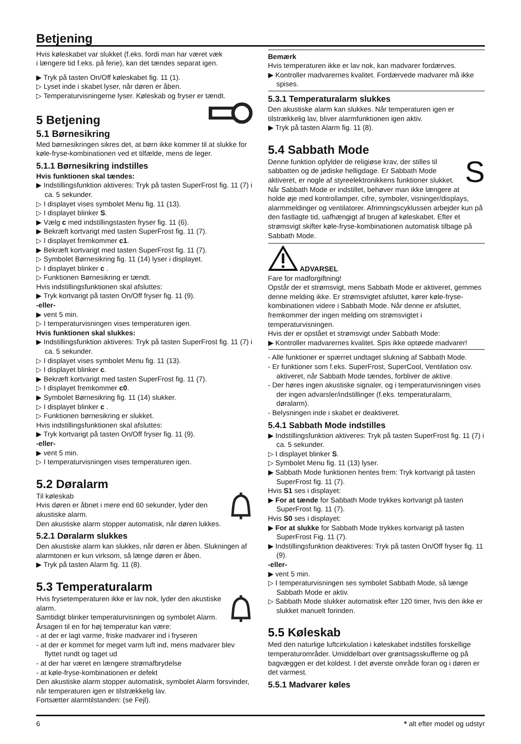Betjening
Hvis køleskabet var slukket (f.eks. fordi man har været væk
i længere tid f.eks. på ferie), kan det tændes separat igen.
▶ Tryk på tasten On/Off køleskabet fig. 11 (1).
▷ Lyset inde i skabet lyser, når døren er åben.
▷ Temperaturvisningerne lyser. Køleskab og fryser er tændt.
5 Betjening
5.1 Børnesikring
Med børnesikringen sikres det, at børn ikke kommer til at slukke for køle-fryse-kombinationen ved et tilfælde, mens de leger.
5.1.1 Børnesikring indstilles
Hvis funktionen skal tændes:
▶ Indstillingsfunktion aktiveres: Tryk på tasten SuperFrost fig. 11 (7) i ca. 5 sekunder.
▷ I displayet vises symbolet Menu fig. 11 (13).
▷ I displayet blinker S.
▶ Vælg c med indstillingstasten fryser fig. 11 (6).
▶ Bekræft kortvarigt med tasten SuperFrost fig. 11 (7).
▷ I displayet fremkommer c1.
▶ Bekræft kortvarigt med tasten SuperFrost fig. 11 (7).
▷ Symbolet Børnesikring fig. 11 (14) lyser i displayet.
▷ I displayet blinker c .
▷ Funktionen Børnesikring er tændt.
Hvis indstillingsfunktionen skal afsluttes:
▶ Tryk kortvarigt på tasten On/Off fryser fig. 11 (9).
-eller-
▶ vent 5 min.
▷ I temperaturvisningen vises temperaturen igen.
Hvis funktionen skal slukkes:
▶ Indstillingsfunktion aktiveres: Tryk på tasten SuperFrost fig. 11 (7) i ca. 5 sekunder.
▷ I displayet vises symbolet Menu fig. 11 (13).
▷ I displayet blinker c.
▶ Bekræft kortvarigt med tasten SuperFrost fig. 11 (7).
▷ I displayet fremkommer c0.
▶ Symbolet Børnesikring fig. 11 (14) slukker.
▷ I displayet blinker c .
▷ Funktionen børnesikring er slukket.
Hvis indstillingsfunktionen skal afsluttes:
▶ Tryk kortvarigt på tasten On/Off fryser fig. 11 (9).
-eller-
▶ vent 5 min.
▷ I temperaturvisningen vises temperaturen igen.
5.2 Døralarm
Til køleskab
Hvis døren er åbnet i mere end 60 sekunder, lyder den akustiske alarm.
Den akustiske alarm stopper automatisk, når døren lukkes.
5.2.1 Døralarm slukkes
Den akustiske alarm kan slukkes, når døren er åben. Slukningen af alarmtonen er kun virksom, så længe døren er åben.
▶ Tryk på tasten Alarm fig. 11 (8).
5.3 Temperaturalarm
Hvis frysetemperaturen ikke er lav nok, lyder den akustiske alarm.
Samtidigt blinker temperaturvisningen og symbolet Alarm.
Årsagen til en for høj temperatur kan være:
- at der er lagt varme, friske madvarer ind i fryseren
- at der er kommet for meget varm luft ind, mens madvarer blev flyttet rundt og taget ud
- at der har været en længere strømafbrydelse
- at køle-fryse-kombinationen er defekt
Den akustiske alarm stopper automatisk, symbolet Alarm forsvinder, når temperaturen igen er tilstrækkelig lav.
Fortsætter alarmtilstanden: (se Fejl).
Bemærk
Hvis temperaturen ikke er lav nok, kan madvarer fordærves.
▶ Kontroller madvarernes kvalitet. Fordærvede madvarer må ikke spises.
5.3.1 Temperaturalarm slukkes
Den akustiske alarm kan slukkes. Når temperaturen igen er tilstrækkelig lav, bliver alarmfunktionen igen aktiv.
▶ Tryk på tasten Alarm fig. 11 (8).
5.4 Sabbath Mode
S
Denne funktion opfylder de religiøse krav, der stilles til sabbatten og de jødiske helligdage. Er Sabbath Mode aktiveret, er nogle af styreelektronikkens funktioner slukket. Når Sabbath Mode er indstillet, behøver man ikke længere at holde øje med kontrollamper, cifre, symboler, visninger/displays, alarmmeldinger og ventilatorer. Afrimningscyklussen arbejder kun på den fastlagte tid, uafhængigt af brugen af køleskabet. Efter et strømsvigt skifter køle-fryse-kombinationen automatisk tilbage på Sabbath Mode.
ADVARSEL
Fare for madforgiftning!
Opstår der et strømsvigt, mens Sabbath Mode er aktiveret, gemmes denne melding ikke. Er strømsvigtet afsluttet, kører køle-fryse-kombinationen videre i Sabbath Mode. Når denne er afsluttet, fremkommer der ingen melding om strømsvigtet i temperaturvisningen.
Hvis der er opstået et strømsvigt under Sabbath Mode:
▶ Kontroller madvarernes kvalitet. Spis ikke optøede madvarer!
- Alle funktioner er spærret undtaget slukning af Sabbath Mode.
- Er funktioner som f.eks. SuperFrost, SuperCool, Ventilation osv. aktiveret, når Sabbath Mode tændes, forbliver de aktive.
- Der høres ingen akustiske signaler, og i temperaturvisningen vises der ingen advarsler/indstillinger (f.eks. temperaturalarm, døralarm).
- Belysningen inde i skabet er deaktiveret.
5.4.1 Sabbath Mode indstilles
▶ Indstillingsfunktion aktiveres: Tryk på tasten SuperFrost fig. 11 (7) i ca. 5 sekunder.
▷ I displayet blinker S.
▷ Symbolet Menu fig. 11 (13) lyser.
▶ Sabbath Mode funktionen hentes frem: Tryk kortvarigt på tasten SuperFrost fig. 11 (7).
Hvis S1 ses i displayet:
▶ For at tænde for Sabbath Mode trykkes kortvarigt på tasten SuperFrost fig. 11 (7).
Hvis S0 ses i displayet:
▶ For at slukke for Sabbath Mode trykkes kortvarigt på tasten SuperFrost Fig. 11 (7).
▶ Indstillingsfunktion deaktiveres: Tryk på tasten On/Off fryser fig. 11 (9).
-eller-
▶ vent 5 min.
▷ I temperaturvisningen ses symbolet Sabbath Mode, så længe Sabbath Mode er aktiv.
▷ Sabbath Mode slukker automatisk efter 120 timer, hvis den ikke er slukket manuelt forinden.
5.5 Køleskab
Med den naturlige luftcirkulation i køleskabet indstilles forskellige temperaturområder. Umiddelbart over grøntsagsskufferne og på bagvæggen er det koldest. I det øverste område foran og i døren er det varmest.
5.5.1 Madvarer køles
6 * alt efter model og udstyr